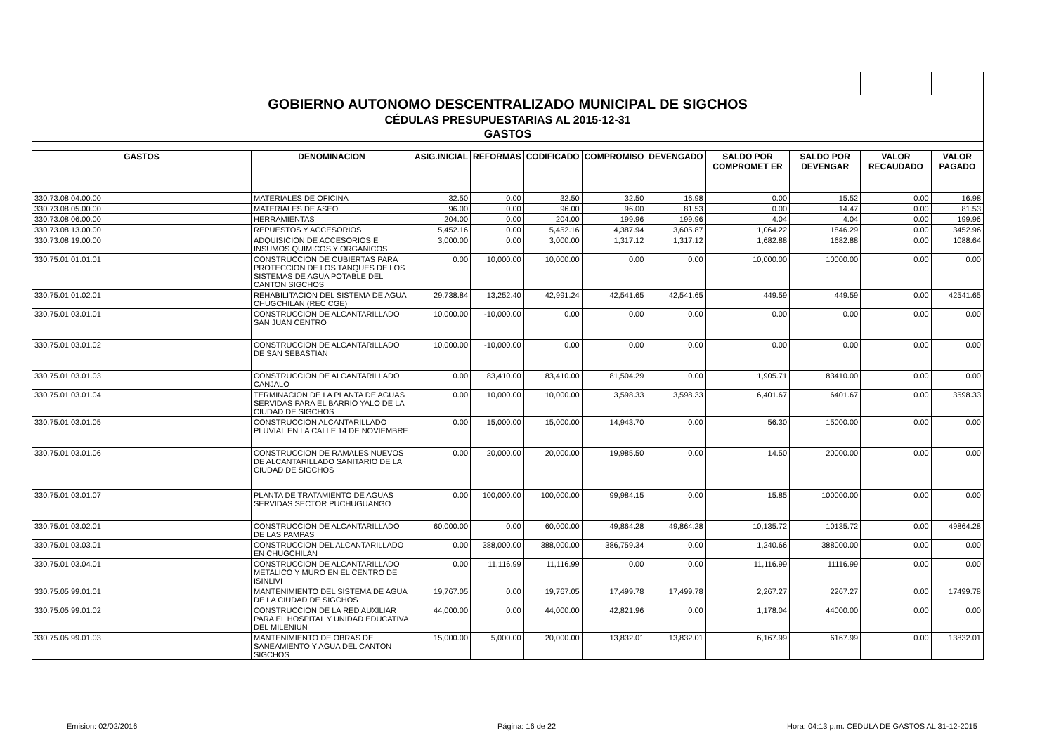| GOBIERNO AUTONOMO DESCENTRALIZADO MUNICIPAL DE SIGCHOS | | | | | | | | | | |
| CÉDULAS PRESUPUESTARIAS AL 2015-12-31 | | | | | | | | | | |
| GASTOS | | | | | | | | | | |
| GASTOS | DENOMINACION | ASIG.INICIAL | REFORMAS | CODIFICADO | COMPROMISO | DEVENGADO | SALDO POR COMPROMET ER | SALDO POR DEVENGAR | VALOR RECAUDADO | VALOR PAGADO |
| 330.73.08.04.00.00 | MATERIALES DE OFICINA | 32.50 | 0.00 | 32.50 | 32.50 | 16.98 | 0.00 | 15.52 | 0.00 | 16.98 |
| 330.73.08.05.00.00 | MATERIALES DE ASEO | 96.00 | 0.00 | 96.00 | 96.00 | 81.53 | 0.00 | 14.47 | 0.00 | 81.53 |
| 330.73.08.06.00.00 | HERRAMIENTAS | 204.00 | 0.00 | 204.00 | 199.96 | 199.96 | 4.04 | 4.04 | 0.00 | 199.96 |
| 330.73.08.13.00.00 | REPUESTOS Y ACCESORIOS | 5,452.16 | 0.00 | 5,452.16 | 4,387.94 | 3,605.87 | 1,064.22 | 1846.29 | 0.00 | 3452.96 |
| 330.73.08.19.00.00 | ADQUISICION DE ACCESORIOS E INSUMOS QUIMICOS Y ORGANICOS | 3,000.00 | 0.00 | 3,000.00 | 1,317.12 | 1,317.12 | 1,682.88 | 1682.88 | 0.00 | 1088.64 |
| 330.75.01.01.01.01 | CONSTRUCCION DE CUBIERTAS PARA PROTECCION DE LOS TANQUES DE LOS SISTEMAS DE AGUA POTABLE DEL CANTON SIGCHOS | 0.00 | 10,000.00 | 10,000.00 | 0.00 | 0.00 | 10,000.00 | 10000.00 | 0.00 | 0.00 |
| 330.75.01.01.02.01 | REHABILITACION DEL SISTEMA DE AGUA CHUGCHILAN (REC CGE) | 29,738.84 | 13,252.40 | 42,991.24 | 42,541.65 | 42,541.65 | 449.59 | 449.59 | 0.00 | 42541.65 |
| 330.75.01.03.01.01 | CONSTRUCCION DE ALCANTARILLADO SAN JUAN CENTRO | 10,000.00 | -10,000.00 | 0.00 | 0.00 | 0.00 | 0.00 | 0.00 | 0.00 | 0.00 |
| 330.75.01.03.01.02 | CONSTRUCCION DE ALCANTARILLADO DE SAN SEBASTIAN | 10,000.00 | -10,000.00 | 0.00 | 0.00 | 0.00 | 0.00 | 0.00 | 0.00 | 0.00 |
| 330.75.01.03.01.03 | CONSTRUCCION DE ALCANTARILLADO CANJALO | 0.00 | 83,410.00 | 83,410.00 | 81,504.29 | 0.00 | 1,905.71 | 83410.00 | 0.00 | 0.00 |
| 330.75.01.03.01.04 | TERMINACION DE LA PLANTA DE AGUAS SERVIDAS PARA EL BARRIO YALO DE LA CIUDAD DE SIGCHOS | 0.00 | 10,000.00 | 10,000.00 | 3,598.33 | 3,598.33 | 6,401.67 | 6401.67 | 0.00 | 3598.33 |
| 330.75.01.03.01.05 | CONSTRUCCION ALCANTARILLADO PLUVIAL EN LA CALLE 14 DE NOVIEMBRE | 0.00 | 15,000.00 | 15,000.00 | 14,943.70 | 0.00 | 56.30 | 15000.00 | 0.00 | 0.00 |
| 330.75.01.03.01.06 | CONSTRUCCION DE RAMALES NUEVOS DE ALCANTARILLADO SANITARIO DE LA CIUDAD DE SIGCHOS | 0.00 | 20,000.00 | 20,000.00 | 19,985.50 | 0.00 | 14.50 | 20000.00 | 0.00 | 0.00 |
| 330.75.01.03.01.07 | PLANTA DE TRATAMIENTO DE AGUAS SERVIDAS SECTOR PUCHUGUANGO | 0.00 | 100,000.00 | 100,000.00 | 99,984.15 | 0.00 | 15.85 | 100000.00 | 0.00 | 0.00 |
| 330.75.01.03.02.01 | CONSTRUCCION DE ALCANTARILLADO DE LAS PAMPAS | 60,000.00 | 0.00 | 60,000.00 | 49,864.28 | 49,864.28 | 10,135.72 | 10135.72 | 0.00 | 49864.28 |
| 330.75.01.03.03.01 | CONSTRUCCION DEL ALCANTARILLADO EN CHUGCHILAN | 0.00 | 388,000.00 | 388,000.00 | 386,759.34 | 0.00 | 1,240.66 | 388000.00 | 0.00 | 0.00 |
| 330.75.01.03.04.01 | CONSTRUCCION DE ALCANTARILLADO METALICO Y MURO EN EL CENTRO DE ISINLIVI | 0.00 | 11,116.99 | 11,116.99 | 0.00 | 0.00 | 11,116.99 | 11116.99 | 0.00 | 0.00 |
| 330.75.05.99.01.01 | MANTENIMIENTO DEL SISTEMA DE AGUA DE LA CIUDAD DE SIGCHOS | 19,767.05 | 0.00 | 19,767.05 | 17,499.78 | 17,499.78 | 2,267.27 | 2267.27 | 0.00 | 17499.78 |
| 330.75.05.99.01.02 | CONSTRUCCION DE LA RED AUXILIAR PARA EL HOSPITAL Y UNIDAD EDUCATIVA DEL MILENIUN | 44,000.00 | 0.00 | 44,000.00 | 42,821.96 | 0.00 | 1,178.04 | 44000.00 | 0.00 | 0.00 |
| 330.75.05.99.01.03 | MANTENIMIENTO DE OBRAS DE SANEAMIENTO Y AGUA DEL CANTON SIGCHOS | 15,000.00 | 5,000.00 | 20,000.00 | 13,832.01 | 13,832.01 | 6,167.99 | 6167.99 | 0.00 | 13832.01 |
Emision: 02/02/2016 Página: 16 de 22 Hora: 04:13 p.m. CEDULA DE GASTOS AL 31-12-2015